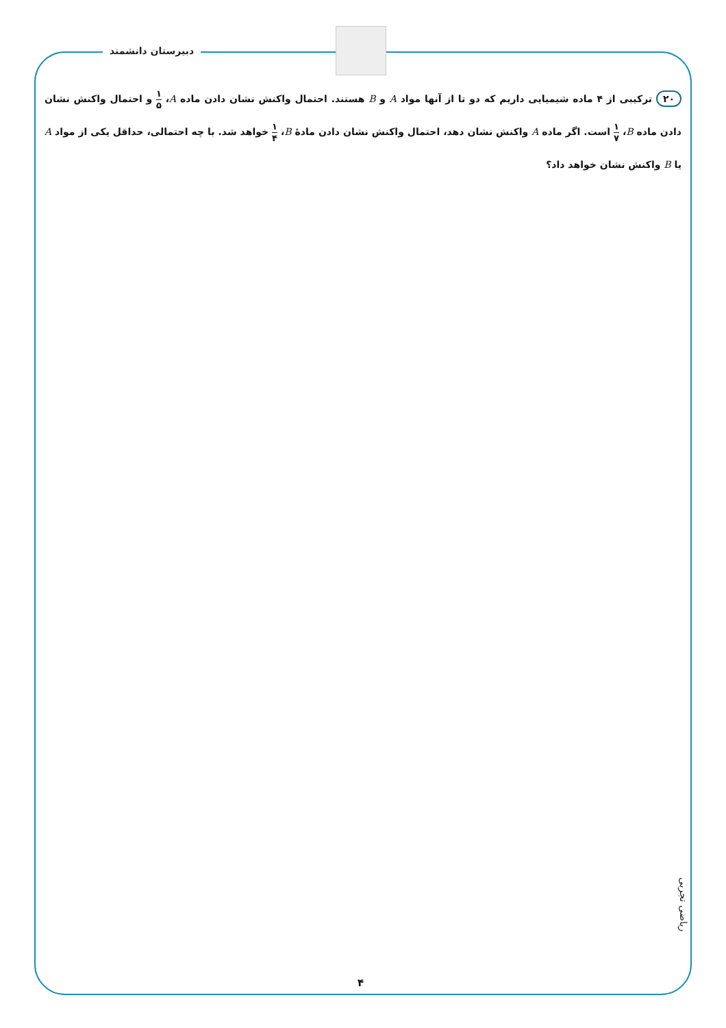دبیرستان دانشمند
۲۰ ترکیبی از ۴ ماده شیمیایی داریم که دو تا از آنها مواد A و B هستند. احتمال واکنش نشان دادن ماده A، ۱ ۵ و احتمال واکنش نشان دادن ماده B، ۱ ۷ است. اگر ماده A واکنش نشان دهد، احتمال واکنش نشان دادن مادهٔ B، ۱ ۴ خواهد شد. با چه احتمالی، حداقل یکی از مواد A یا B واکنش نشان خواهد داد؟
ریاضی تجربی
۴